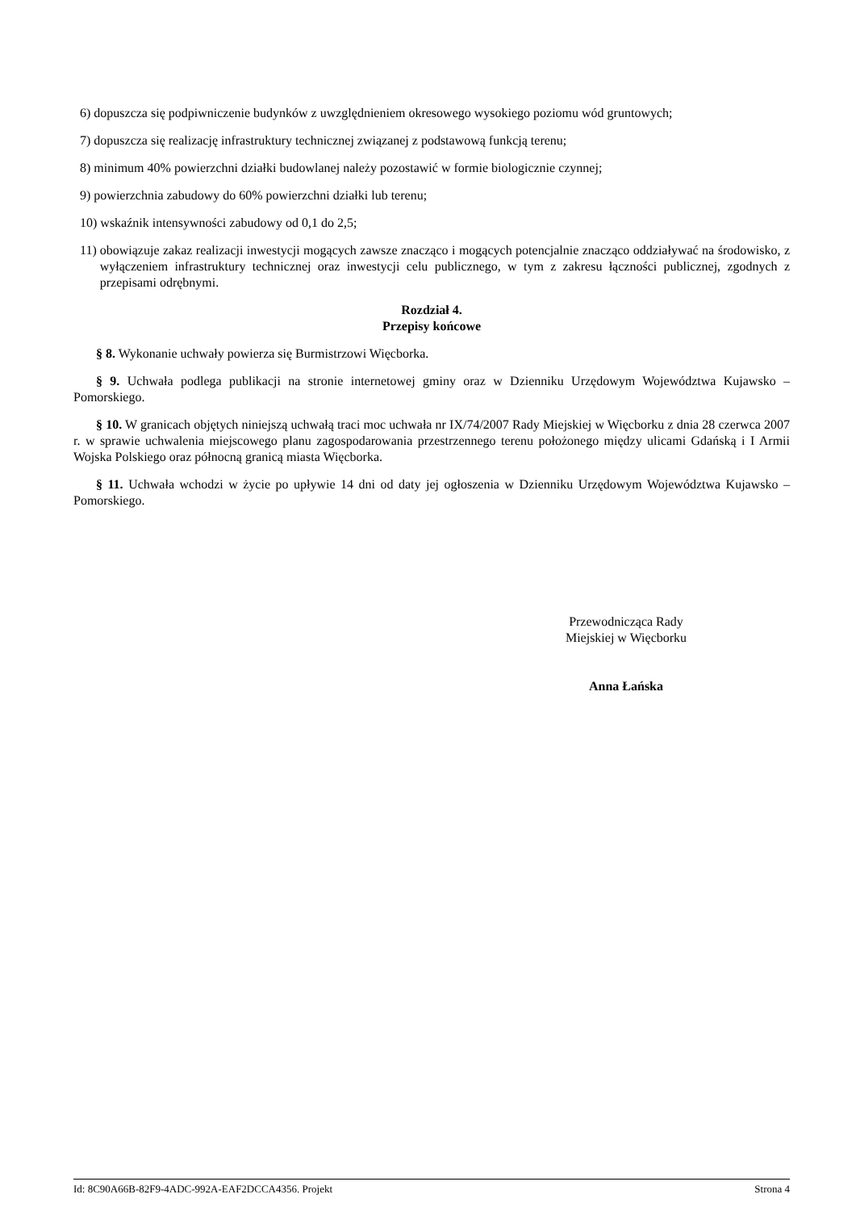6) dopuszcza się podpiwniczenie budynków z uwzględnieniem okresowego wysokiego poziomu wód gruntowych;
7) dopuszcza się realizację infrastruktury technicznej związanej z podstawową funkcją terenu;
8) minimum 40% powierzchni działki budowlanej należy pozostawić w formie biologicznie czynnej;
9) powierzchnia zabudowy do 60% powierzchni działki lub terenu;
10) wskaźnik intensywności zabudowy od 0,1 do 2,5;
11) obowiązuje zakaz realizacji inwestycji mogących zawsze znacząco i mogących potencjalnie znacząco oddziaływać na środowisko, z wyłączeniem infrastruktury technicznej oraz inwestycji celu publicznego, w tym z zakresu łączności publicznej, zgodnych z przepisami odrębnymi.
Rozdział 4.
Przepisy końcowe
§ 8. Wykonanie uchwały powierza się Burmistrzowi Więcborka.
§ 9. Uchwała podlega publikacji na stronie internetowej gminy oraz w Dzienniku Urzędowym Województwa Kujawsko – Pomorskiego.
§ 10. W granicach objętych niniejszą uchwałą traci moc uchwała nr IX/74/2007 Rady Miejskiej w Więcborku z dnia 28 czerwca 2007 r. w sprawie uchwalenia miejscowego planu zagospodarowania przestrzennego terenu położonego między ulicami Gdańską i I Armii Wojska Polskiego oraz północną granicą miasta Więcborka.
§ 11. Uchwała wchodzi w życie po upływie 14 dni od daty jej ogłoszenia w Dzienniku Urzędowym Województwa Kujawsko – Pomorskiego.
Przewodnicząca Rady
Miejskiej w Więcborku
Anna Łańska
Id: 8C90A66B-82F9-4ADC-992A-EAF2DCCA4356. Projekt Strona 4